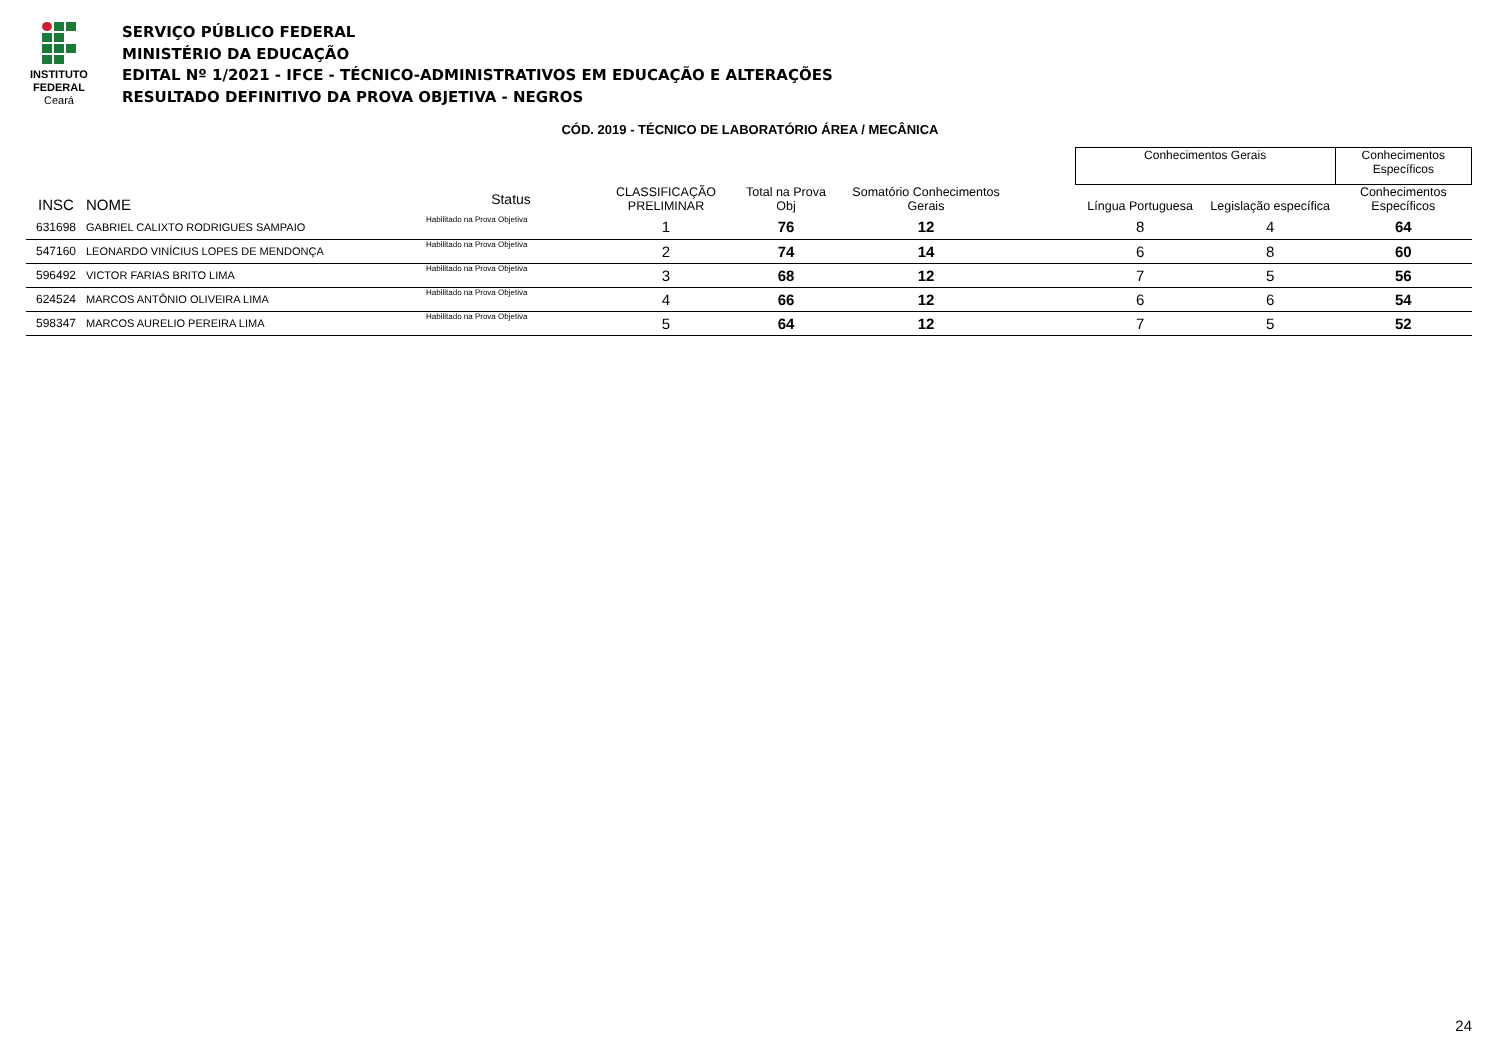INSTITUTO
FEDERAL
Ceará
SERVIÇO PÚBLICO FEDERAL
MINISTÉRIO DA EDUCAÇÃO
EDITAL Nº 1/2021 - IFCE - TÉCNICO-ADMINISTRATIVOS EM EDUCAÇÃO E ALTERAÇÕES
RESULTADO DEFINITIVO DA PROVA OBJETIVA - NEGROS
CÓD. 2019 - TÉCNICO DE LABORATÓRIO ÁREA / MECÂNICA
| | | | | | | | Conhecimentos Gerais | | Conhecimentos Específicos |
| --- | --- | --- | --- | --- | --- | --- | --- | --- | --- |
| INSC | NOME | Status | CLASSIFICAÇÃO PRELIMINAR | Total na Prova Obj | Somatório Conhecimentos Gerais | | Língua Portuguesa | Legislação específica | Conhecimentos Específicos |
| 631698 | GABRIEL CALIXTO RODRIGUES SAMPAIO | Habilitado na Prova Objetiva | 1 | 76 | 12 | | 8 | 4 | 64 |
| 547160 | LEONARDO VINÍCIUS LOPES DE MENDONÇA | Habilitado na Prova Objetiva | 2 | 74 | 14 | | 6 | 8 | 60 |
| 596492 | VICTOR FARIAS BRITO LIMA | Habilitado na Prova Objetiva | 3 | 68 | 12 | | 7 | 5 | 56 |
| 624524 | MARCOS ANTÔNIO OLIVEIRA LIMA | Habilitado na Prova Objetiva | 4 | 66 | 12 | | 6 | 6 | 54 |
| 598347 | MARCOS AURELIO PEREIRA LIMA | Habilitado na Prova Objetiva | 5 | 64 | 12 | | 7 | 5 | 52 |
24